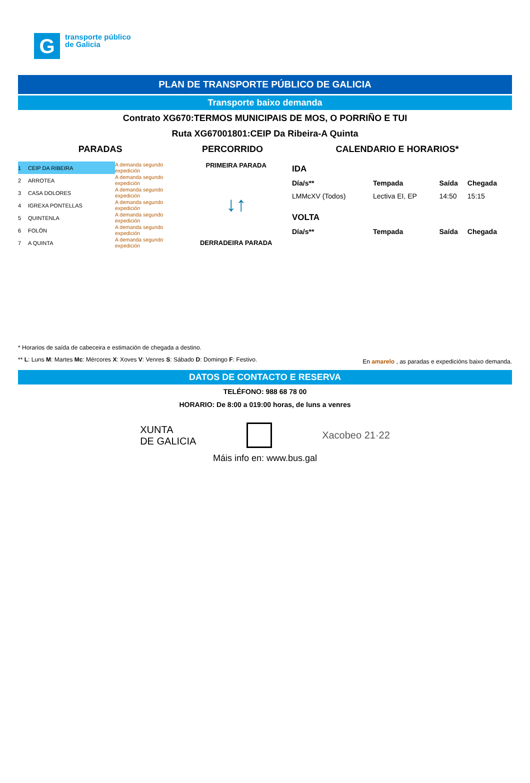G
transporte público
de Galicia
PLAN DE TRANSPORTE PÚBLICO DE GALICIA
Transporte baixo demanda
Contrato XG670:TERMOS MUNICIPAIS DE MOS, O PORRIÑO E TUI
Ruta XG67001801:CEIP Da Ribeira-A Quinta
PARADAS PERCORRIDO CALENDARIO E HORARIOS*
| 1 | CEIP DA RIBEIRA | A demanda segundo expedición |
| 2 | ARROTEA | A demanda segundo expedición |
| 3 | CASA DOLORES | A demanda segundo expedición |
| 4 | IGREXA PONTELLAS | A demanda segundo expedición |
| 5 | QUINTENLA | A demanda segundo expedición |
| 6 | FOLÓN | A demanda segundo expedición |
| 7 | A QUINTA | A demanda segundo expedición |
PRIMEIRA PARADA
↓↑
DERRADEIRA PARADA
| IDA | | | |
| Día/s** | Tempada | Saída | Chegada |
| LMMcXV (Todos) | Lectiva EI, EP | 14:50 | 15:15 |
| VOLTA | | | |
| Día/s** | Tempada | Saída | Chegada |
* Horarios de saída de cabeceira e estimación de chegada a destino.
** L: Luns M: Martes Mc: Mércores X: Xoves V: Venres S: Sábado D: Domingo F: Festivo. En amarelo , as paradas e expedicións baixo demanda.
DATOS DE CONTACTO E RESERVA
TELÉFONO: 988 68 78 00
HORARIO: De 8:00 a 019:00 horas, de luns a venres
XUNTA
DE GALICIA
Xacobeo 21·22
Máis info en: www.bus.gal